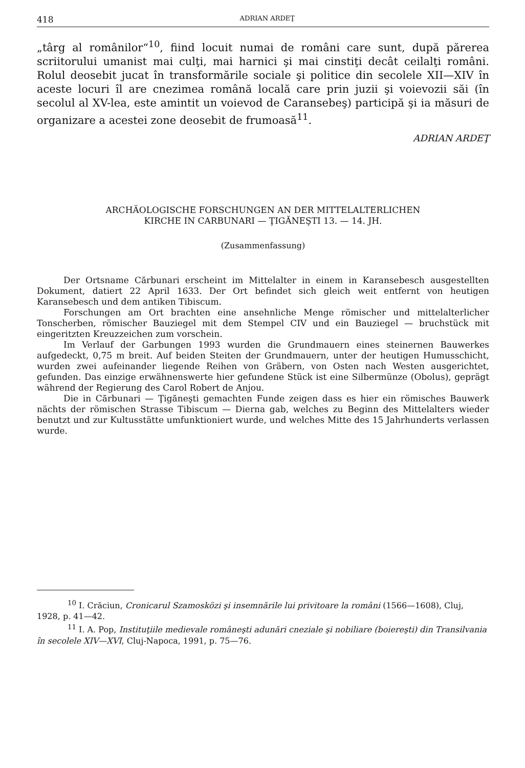418 ADRIAN ARDEŢ
„târg al românilor“<sup>10</sup>, fiind locuit numai de români care sunt, după părerea scriitorului umanist mai culţi, mai harnici şi mai cinstiţi decât ceilalţi români. Rolul deosebit jucat în transformările sociale şi politice din secolele XII—XIV în aceste locuri îl are cnezimea română locală care prin juzii şi voievozii săi (în secolul al XV-lea, este amintit un voievod de Caransebeş) participă şi ia măsuri de organizare a acestei zone deosebit de frumoasă<sup>11</sup>.
ADRIAN ARDEŢ
ARCHÄOLOGISCHE FORSCHUNGEN AN DER MITTELALTERLICHEN
KIRCHE IN CARBUNARI — ŢIGĂNEŞTI 13. — 14. JH.
(Zusammenfassung)
Der Ortsname Cărbunari erscheint im Mittelalter in einem in Karansebesch ausgestellten Dokument, datiert 22 April 1633. Der Ort befindet sich gleich weit entfernt von heutigen Karansebesch und dem antiken Tibiscum.
Forschungen am Ort brachten eine ansehnliche Menge römischer und mittelalterlicher Tonscherben, römischer Bauziegel mit dem Stempel CIV und ein Bauziegel — bruchstück mit eingeritzten Kreuzzeichen zum vorschein.
Im Verlauf der Garbungen 1993 wurden die Grundmauern eines steinernen Bauwerkes aufgedeckt, 0,75 m breit. Auf beiden Steiten der Grundmauern, unter der heutigen Humusschicht, wurden zwei aufeinander liegende Reihen von Gräbern, von Osten nach Westen ausgerichtet, gefunden. Das einzige erwähnenswerte hier gefundene Stück ist eine Silbermünze (Obolus), geprägt während der Regierung des Carol Robert de Anjou.
Die in Cărbunari — Ţigăneşti gemachten Funde zeigen dass es hier ein römisches Bauwerk nächts der römischen Strasse Tibiscum — Dierna gab, welches zu Beginn des Mittelalters wieder benutzt und zur Kultusstätte umfunktioniert wurde, und welches Mitte des 15 Jahrhunderts verlassen wurde.
<sup>10</sup> I. Crăciun, Cronicarul Szamosközi şi insemnările lui privitoare la români (1566—1608), Cluj, 1928, p. 41—42.
<sup>11</sup> I. A. Pop, Instituţiile medievale româneşti adunări cneziale şi nobiliare (boiereşti) din Transilvania în secolele XIV—XVI, Cluj-Napoca, 1991, p. 75—76.